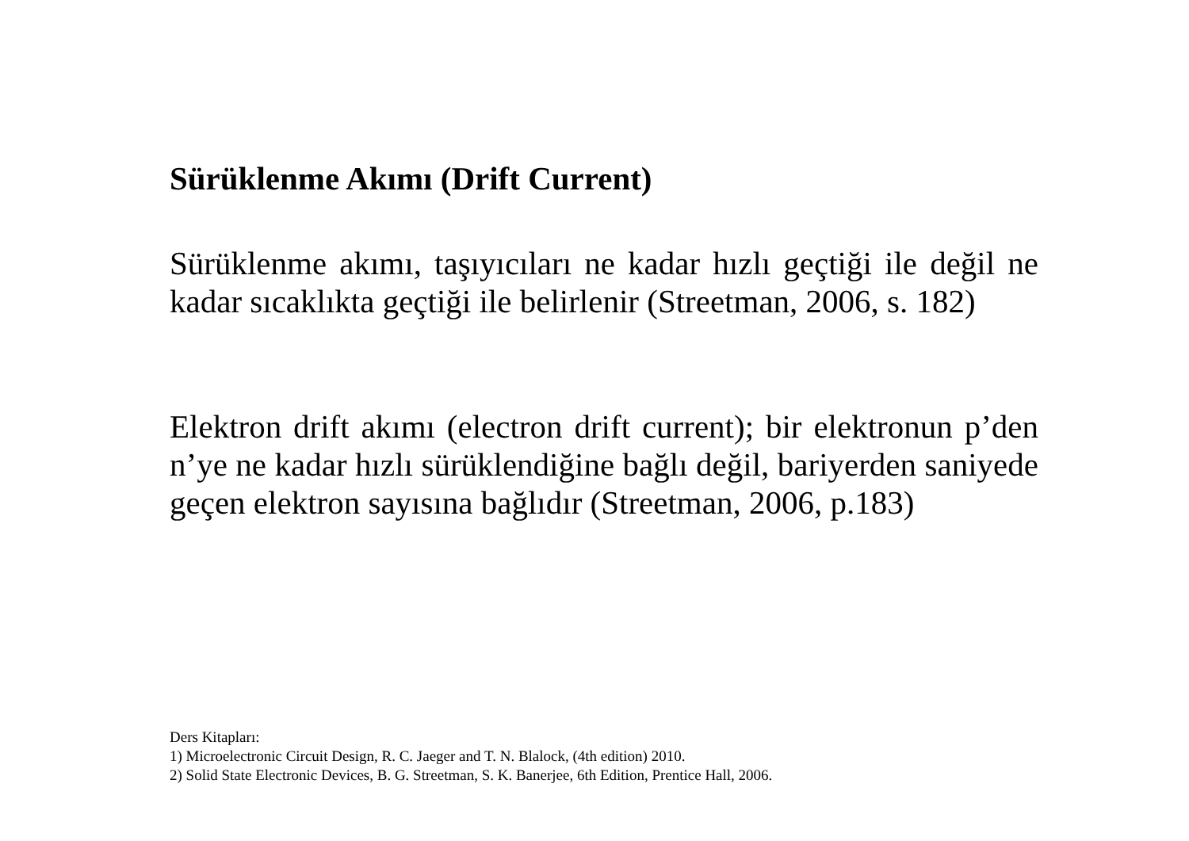Sürüklenme Akımı (Drift Current)
Sürüklenme akımı, taşıyıcıları ne kadar hızlı geçtiği ile değil ne kadar sıcaklıkta geçtiği ile belirlenir (Streetman, 2006, s. 182)
Elektron drift akımı (electron drift current); bir elektronun p’den n’ye ne kadar hızlı sürüklendiğine bağlı değil, bariyerden saniyede geçen elektron sayısına bağlıdır (Streetman, 2006, p.183)
Ders Kitapları:
1) Microelectronic Circuit Design, R. C. Jaeger and T. N. Blalock, (4th edition) 2010.
2) Solid State Electronic Devices, B. G. Streetman, S. K. Banerjee, 6th Edition, Prentice Hall, 2006.